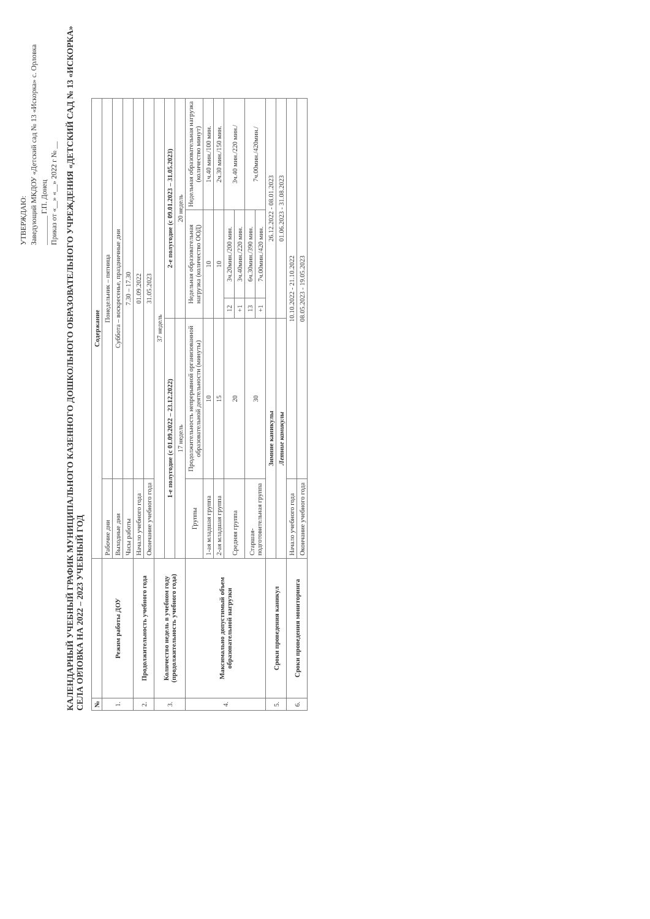УТВЕРЖДАЮ:
Заведующий МКДОУ «Детский сад № 13 «Искорка» с. Орловка
________ Г.П. Донец
Приказ от «__» «__» 2022 г № __
КАЛЕНДАРНЫЙ УЧЕБНЫЙ ГРАФИК МУНИЦИПАЛЬНОГО КАЗЕННОГО ДОШКОЛЬНОГО ОБРАЗОВАТЕЛЬНОГО УЧРЕЖДЕНИЯ «ДЕТСКИЙ САД № 13 «ИСКОРКА» СЕЛА ОРЛОВКА НА 2022 – 2023 УЧЕБНЫЙ ГОД
| № | | Содержание | | | | |
| --- | --- | --- | --- | --- | --- | --- |
| 1. | Режим работы ДОУ | Рабочие дни | Понедельник – пятница | | | |
| | | Выходные дни | Суббота – воскресенье, праздничные дни | | | |
| | | Часы работы | 7.30 – 17.30 | | | |
| 2. | Продолжительность учебного года | Начало учебного года | 01.09.2022 | | | |
| | | Окончание учебного года | 31.05.2023 | | | |
| 3. | Количество недель в учебном году (продолжительность учебного года) | 37 недель | | | | |
| | | 1-е полугодие (с 01.09.2022 – 23.12.2022) | | 2-е полугодие (с 09.01.2023 – 31.05.2023) | | |
| | | 17 недель | | 20 недель | | |
| 4. | Максимально допустимый объем образовательной нагрузки | Группы | Продолжительность непрерывной организованной образовательной деятельности (минуты) | Недельная образовательная нагрузка (количество ООД) | | Недельная образовательная нагрузка (количество минут) |
| | | 1-ая младшая группа | 10 | 10 | | 1ч.40 мин./100 мин. |
| | | 2-ая младшая группа | 15 | 10 | | 2ч.30 мин./150 мин. |
| | | Средняя группа | 20 | 12 | 3ч.20мин./200 мин. | 3ч.40 мин./220 мин./ |
| | | | | +1 | 3ч.40мин./220 мин. | |
| | | Старшая-подготовительная группа | 30 | 13 | 6ч.30мин./390 мин. | 7ч.00мин./420мин./ |
| | | | | +1 | 7ч.00мин./420 мин. | |
| 5. | Сроки проведения каникул | Зимние каникулы | | 26.12.2022 - 08.01.2023 | | |
| | | Летние каникулы | | 01.06.2023 - 31.08.2023 | | |
| 6. | Сроки проведения мониторинга | Начало учебного года | 10.10.2022 - 21.10.2022 | | | |
| | | Окончание учебного года | 08.05.2023 - 19.05.2023 | | | |